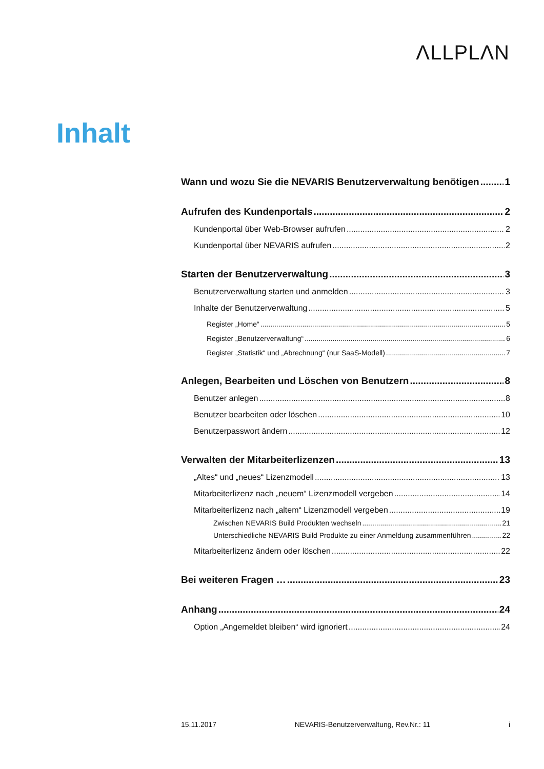ΛLLPLΛN
Inhalt
Wann und wozu Sie die NEVARIS Benutzerverwaltung benötigen 1
Aufrufen des Kundenportals 2
Kundenportal über Web-Browser aufrufen 2
Kundenportal über NEVARIS aufrufen 2
Starten der Benutzerverwaltung 3
Benutzerverwaltung starten und anmelden 3
Inhalte der Benutzerverwaltung 5
Register „Home“ 5
Register „Benutzerverwaltung“ 6
Register „Statistik“ und „Abrechnung“ (nur SaaS-Modell) 7
Anlegen, Bearbeiten und Löschen von Benutzern 8
Benutzer anlegen 8
Benutzer bearbeiten oder löschen 10
Benutzerpasswort ändern 12
Verwalten der Mitarbeiterlizenzen 13
„Altes“ und „neues“ Lizenzmodell 13
Mitarbeiterlizenz nach „neuem“ Lizenzmodell vergeben 14
Mitarbeiterlizenz nach „altem“ Lizenzmodell vergeben 19
Zwischen NEVARIS Build Produkten wechseln 21
Unterschiedliche NEVARIS Build Produkte zu einer Anmeldung zusammenführen 22
Mitarbeiterlizenz ändern oder löschen 22
Bei weiteren Fragen … 23
Anhang 24
Option „Angemeldet bleiben“ wird ignoriert 24
15.11.2017 NEVARIS-Benutzerverwaltung, Rev.Nr.: 11 i